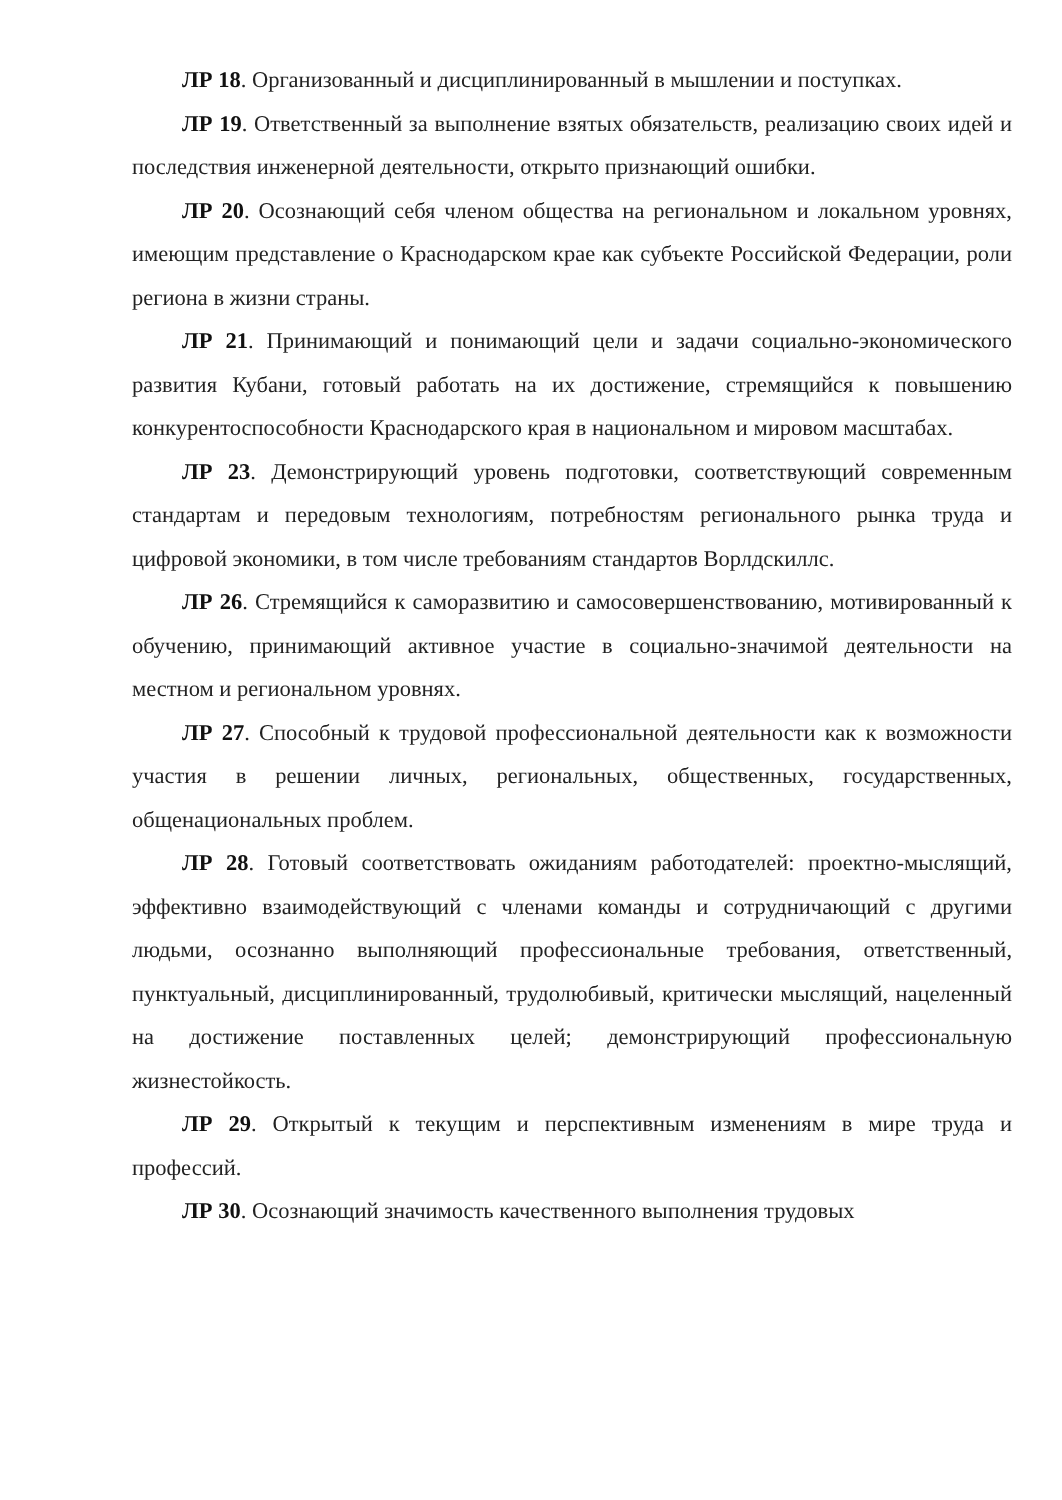ЛР 18. Организованный и дисциплинированный в мышлении и поступках.
ЛР 19. Ответственный за выполнение взятых обязательств, реализацию своих идей и последствия инженерной деятельности, открыто признающий ошибки.
ЛР 20. Осознающий себя членом общества на региональном и локальном уровнях, имеющим представление о Краснодарском крае как субъекте Российской Федерации, роли региона в жизни страны.
ЛР 21. Принимающий и понимающий цели и задачи социально-экономического развития Кубани, готовый работать на их достижение, стремящийся к повышению конкурентоспособности Краснодарского края в национальном и мировом масштабах.
ЛР 23. Демонстрирующий уровень подготовки, соответствующий современным стандартам и передовым технологиям, потребностям регионального рынка труда и цифровой экономики, в том числе требованиям стандартов Ворлдскиллс.
ЛР 26. Стремящийся к саморазвитию и самосовершенствованию, мотивированный к обучению, принимающий активное участие в социально-значимой деятельности на местном и региональном уровнях.
ЛР 27. Способный к трудовой профессиональной деятельности как к возможности участия в решении личных, региональных, общественных, государственных, общенациональных проблем.
ЛР 28. Готовый соответствовать ожиданиям работодателей: проектно-мыслящий, эффективно взаимодействующий с членами команды и сотрудничающий с другими людьми, осознанно выполняющий профессиональные требования, ответственный, пунктуальный, дисциплинированный, трудолюбивый, критически мыслящий, нацеленный на достижение поставленных целей; демонстрирующий профессиональную жизнестойкость.
ЛР 29. Открытый к текущим и перспективным изменениям в мире труда и профессий.
ЛР 30. Осознающий значимость качественного выполнения трудовых